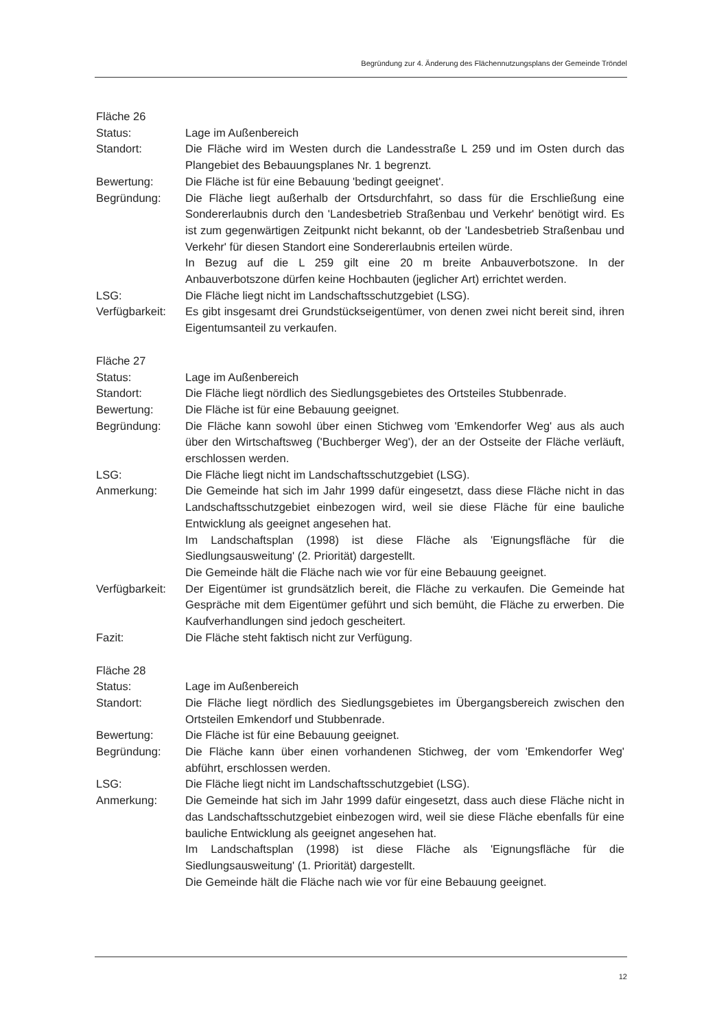Begründung zur 4. Änderung des Flächennutzungsplans der Gemeinde Tröndel
Fläche 26
Status: Lage im Außenbereich
Standort: Die Fläche wird im Westen durch die Landesstraße L 259 und im Osten durch das Plangebiet des Bebauungsplanes Nr. 1 begrenzt.
Bewertung: Die Fläche ist für eine Bebauung 'bedingt geeignet'.
Begründung: Die Fläche liegt außerhalb der Ortsdurchfahrt, so dass für die Erschließung eine Sondererlaubnis durch den 'Landesbetrieb Straßenbau und Verkehr' benötigt wird. Es ist zum gegenwärtigen Zeitpunkt nicht bekannt, ob der 'Landesbetrieb Straßenbau und Verkehr' für diesen Standort eine Sondererlaubnis erteilen würde.
In Bezug auf die L 259 gilt eine 20 m breite Anbauverbotszone. In der Anbauverbotszone dürfen keine Hochbauten (jeglicher Art) errichtet werden.
LSG: Die Fläche liegt nicht im Landschaftsschutzgebiet (LSG).
Verfügbarkeit:
Es gibt insgesamt drei Grundstückseigentümer, von denen zwei nicht bereit sind, ihren Eigentumsanteil zu verkaufen.
Fläche 27
Status: Lage im Außenbereich
Standort: Die Fläche liegt nördlich des Siedlungsgebietes des Ortsteiles Stubbenrade.
Bewertung: Die Fläche ist für eine Bebauung geeignet.
Begründung: Die Fläche kann sowohl über einen Stichweg vom 'Emkendorfer Weg' aus als auch über den Wirtschaftsweg ('Buchberger Weg'), der an der Ostseite der Fläche verläuft, erschlossen werden.
LSG: Die Fläche liegt nicht im Landschaftsschutzgebiet (LSG).
Anmerkung: Die Gemeinde hat sich im Jahr 1999 dafür eingesetzt, dass diese Fläche nicht in das Landschaftsschutzgebiet einbezogen wird, weil sie diese Fläche für eine bauliche Entwicklung als geeignet angesehen hat.
Im Landschaftsplan (1998) ist diese Fläche als 'Eignungsfläche für die Siedlungsausweitung' (2. Priorität) dargestellt.
Die Gemeinde hält die Fläche nach wie vor für eine Bebauung geeignet.
Verfügbarkeit:
Der Eigentümer ist grundsätzlich bereit, die Fläche zu verkaufen. Die Gemeinde hat Gespräche mit dem Eigentümer geführt und sich bemüht, die Fläche zu erwerben. Die Kaufverhandlungen sind jedoch gescheitert.
Fazit: Die Fläche steht faktisch nicht zur Verfügung.
Fläche 28
Status: Lage im Außenbereich
Standort: Die Fläche liegt nördlich des Siedlungsgebietes im Übergangsbereich zwischen den Ortsteilen Emkendorf und Stubbenrade.
Bewertung: Die Fläche ist für eine Bebauung geeignet.
Begründung: Die Fläche kann über einen vorhandenen Stichweg, der vom 'Emkendorfer Weg' abführt, erschlossen werden.
LSG: Die Fläche liegt nicht im Landschaftsschutzgebiet (LSG).
Anmerkung: Die Gemeinde hat sich im Jahr 1999 dafür eingesetzt, dass auch diese Fläche nicht in das Landschaftsschutzgebiet einbezogen wird, weil sie diese Fläche ebenfalls für eine bauliche Entwicklung als geeignet angesehen hat.
Im Landschaftsplan (1998) ist diese Fläche als 'Eignungsfläche für die Siedlungsausweitung' (1. Priorität) dargestellt.
Die Gemeinde hält die Fläche nach wie vor für eine Bebauung geeignet.
12